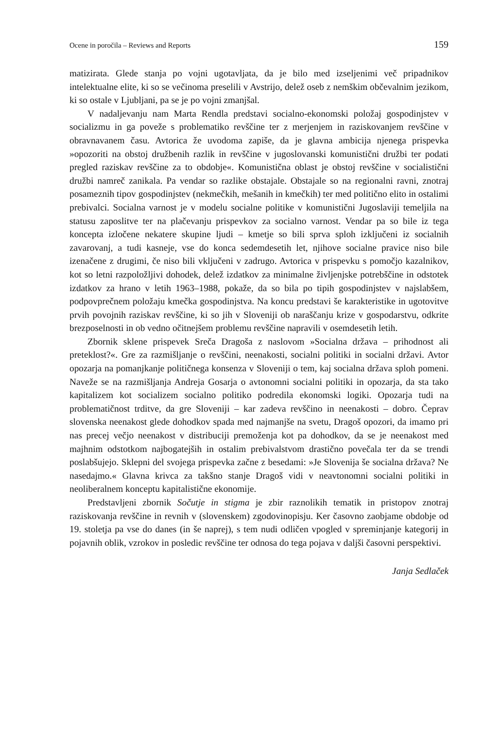Ocene in poročila – Reviews and Reports 159
matizirata. Glede stanja po vojni ugotavljata, da je bilo med izseljenimi več pripadnikov intelektualne elite, ki so se večinoma preselili v Avstrijo, delež oseb z nemškim občevalnim jezikom, ki so ostale v Ljubljani, pa se je po vojni zmanjšal.
V nadaljevanju nam Marta Rendla predstavi socialno-ekonomski položaj gospodinjstev v socializmu in ga poveže s problematiko revščine ter z merjenjem in raziskovanjem revščine v obravnavanem času. Avtorica že uvodoma zapiše, da je glavna ambicija njenega prispevka »opozoriti na obstoj družbenih razlik in revščine v jugoslovanski komunistični družbi ter podati pregled raziskav revščine za to obdobje«. Komunistična oblast je obstoj revščine v socialistični družbi namreč zanikala. Pa vendar so razlike obstajale. Obstajale so na regionalni ravni, znotraj posameznih tipov gospodinjstev (nekmečkih, mešanih in kmečkih) ter med politično elito in ostalimi prebivalci. Socialna varnost je v modelu socialne politike v komunistični Jugoslaviji temeljila na statusu zaposlitve ter na plačevanju prispevkov za socialno varnost. Vendar pa so bile iz tega koncepta izločene nekatere skupine ljudi – kmetje so bili sprva sploh izključeni iz socialnih zavarovanj, a tudi kasneje, vse do konca sedemdesetih let, njihove socialne pravice niso bile izenačene z drugimi, če niso bili vključeni v zadrugo. Avtorica v prispevku s pomočjo kazalnikov, kot so letni razpoložljivi dohodek, delež izdatkov za minimalne življenjske potrebščine in odstotek izdatkov za hrano v letih 1963–1988, pokaže, da so bila po tipih gospodinjstev v najslabšem, podpovprečnem položaju kmečka gospodinjstva. Na koncu predstavi še karakteristike in ugotovitve prvih povojnih raziskav revščine, ki so jih v Sloveniji ob naraščanju krize v gospodarstvu, odkrite brezposelnosti in ob vedno očitnejšem problemu revščine napravili v osemdesetih letih.
Zbornik sklene prispevek Sreča Dragoša z naslovom »Socialna država – prihodnost ali preteklost?«. Gre za razmišljanje o revščini, neenakosti, socialni politiki in socialni državi. Avtor opozarja na pomanjkanje političnega konsenza v Sloveniji o tem, kaj socialna država sploh pomeni. Naveže se na razmišljanja Andreja Gosarja o avtonomni socialni politiki in opozarja, da sta tako kapitalizem kot socializem socialno politiko podredila ekonomski logiki. Opozarja tudi na problematičnost trditve, da gre Sloveniji – kar zadeva revščino in neenakosti – dobro. Čeprav slovenska neenakost glede dohodkov spada med najmanjše na svetu, Dragoš opozori, da imamo pri nas precej večjo neenakost v distribuciji premoženja kot pa dohodkov, da se je neenakost med majhnim odstotkom najbogatejših in ostalim prebivalstvom drastično povečala ter da se trendi poslabšujejo. Sklepni del svojega prispevka začne z besedami: »Je Slovenija še socialna država? Ne nasedajmo.« Glavna krivca za takšno stanje Dragoš vidi v neavtonomni socialni politiki in neoliberalnem konceptu kapitalistične ekonomije.
Predstavljeni zbornik Sočutje in stigma je zbir raznolikih tematik in pristopov znotraj raziskovanja revščine in revnih v (slovenskem) zgodovinopisju. Ker časovno zaobjame obdobje od 19. stoletja pa vse do danes (in še naprej), s tem nudi odličen vpogled v spreminjanje kategorij in pojavnih oblik, vzrokov in posledic revščine ter odnosa do tega pojava v daljši časovni perspektivi.
Janja Sedlaček